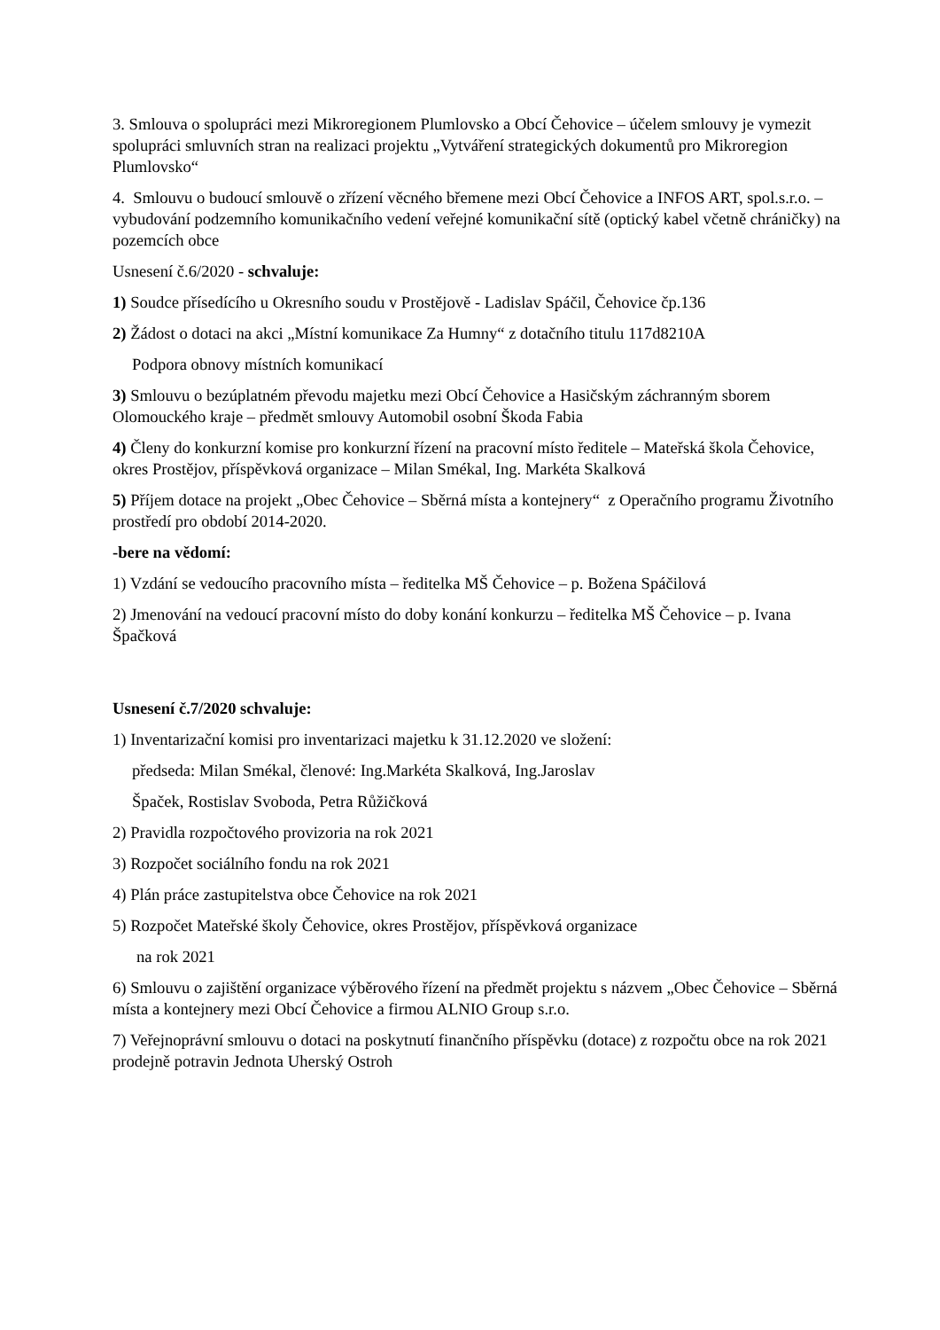3. Smlouva o spolupráci mezi Mikroregionem Plumlovsko a Obcí Čehovice – účelem smlouvy je vymezit spolupráci smluvních stran na realizaci projektu „Vytváření strategických dokumentů pro Mikroregion Plumlovsko“
4. Smlouvu o budoucí smlouvě o zřízení věcného břemene mezi Obcí Čehovice a INFOS ART, spol.s.r.o. – vybudování podzemního komunikačního vedení veřejné komunikační sítě (optický kabel včetně chráničky) na pozemcích obce
Usnesení č.6/2020 - schvaluje:
1) Soudce přísedícího u Okresního soudu v Prostějově - Ladislav Spáčil, Čehovice čp.136
2) Žádost o dotaci na akci „Místní komunikace Za Humny“ z dotačního titulu 117d8210A
Podpora obnovy místních komunikací
3) Smlouvu o bezúplatném převodu majetku mezi Obcí Čehovice a Hasičským záchranným sborem Olomouckého kraje – předmět smlouvy Automobil osobní Škoda Fabia
4) Členy do konkurzní komise pro konkurzní řízení na pracovní místo ředitele – Mateřská škola Čehovice, okres Prostějov, příspěvková organizace – Milan Smékal, Ing. Markéta Skalková
5) Příjem dotace na projekt „Obec Čehovice – Sběrná místa a kontejnery“ z Operačního programu Životního prostředí pro období 2014-2020.
-bere na vědomí:
1) Vzdání se vedoucího pracovního místa – ředitelka MŠ Čehovice – p. Božena Spáčilová
2) Jmenování na vedoucí pracovní místo do doby konání konkurzu – ředitelka MŠ Čehovice – p. Ivana Špačková
Usnesení č.7/2020 schvaluje:
1) Inventarizační komisi pro inventarizaci majetku k 31.12.2020 ve složení:
předseda: Milan Smékal, členové: Ing.Markéta Skalková, Ing.Jaroslav
Špaček, Rostislav Svoboda, Petra Růžičková
2) Pravidla rozpočtového provizoria na rok 2021
3) Rozpočet sociálního fondu na rok 2021
4) Plán práce zastupitelstva obce Čehovice na rok 2021
5) Rozpočet Mateřské školy Čehovice, okres Prostějov, příspěvková organizace
na rok 2021
6) Smlouvu o zajištění organizace výběrového řízení na předmět projektu s názvem „Obec Čehovice – Sběrná místa a kontejnery mezi Obcí Čehovice a firmou ALNIO Group s.r.o.
7) Veřejnoprávní smlouvu o dotaci na poskytnutí finančního příspěvku (dotace) z rozpočtu obce na rok 2021 prodejně potravin Jednota Uherský Ostroh